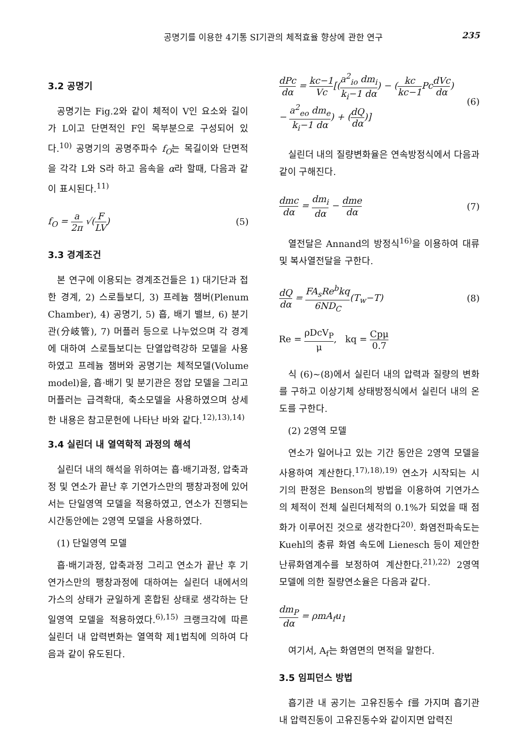공명기를 이용한 4기통 SI기관의 체적효율 향상에 관한 연구 235
3.2 공명기
공명기는 Fig.2와 같이 체적이 V인 요소와 길이가 L이고 단면적인 F인 목부분으로 구성되어 있다.<sup>10)</sup> 공명기의 공명주파수 f<sub>O</sub>는 목길이와 단면적을 각각 L와 S라 하고 음속을 α라 할때, 다음과 같이 표시된다.<sup>11)</sup>
f<sub>O</sub> = a 2π √(F LV) (5)
3.3 경계조건
본 연구에 이용되는 경계조건들은 1) 대기단과 접한 경계, 2) 스로틀보디, 3) 프레늄 챔버(Plenum Chamber), 4) 공명기, 5) 흡, 배기 밸브, 6) 분기관(分岐管), 7) 머플러 등으로 나누었으며 각 경계에 대하여 스로틀보디는 단열압력강하 모델을 사용하였고 프레늄 챔버와 공명기는 체적모델(Volume model)을, 흡·배기 및 분기관은 정압 모델을 그리고 머플러는 급격확대, 축소모델을 사용하였으며 상세한 내용은 참고문헌에 나타난 바와 같다.<sup>12),13),14)</sup>
3.4 실린더 내 열역학적 과정의 해석
실린더 내의 해석을 위하여는 흡·배기과정, 압축과정 및 연소가 끝난 후 기연가스만의 팽창과정에 있어서는 단일영역 모델을 적용하였고, 연소가 진행되는 시간동안에는 2영역 모델을 사용하였다.
(1) 단일영역 모델
흡·배기과정, 압축과정 그리고 연소가 끝난 후 기연가스만의 팽창과정에 대하여는 실린더 내에서의 가스의 상태가 균일하게 혼합된 상태로 생각하는 단일영역 모델을 적용하였다.<sup>6),15)</sup> 크랭크각에 따른 실린더 내 압력변화는 열역학 제1법칙에 의하여 다음과 같이 유도된다.
dPc dα = kc−1 Vc[(a<sup>2</sup><sub>io</sub> dm<sub>i</sub> k<sub>i</sub>−1 dα) − (kc kc−1 PcdVc dα)
− a<sup>2</sup><sub>eo</sub> dm<sub>e</sub> k<sub>i</sub>−1 dα) + (dQ dα)] (6)
실린더 내의 질량변화율은 연속방정식에서 다음과 같이 구해진다.
dmc dα = dm<sub>i</sub> dα − dme dα (7)
열전달은 Annand의 방정식<sup>16)</sup>을 이용하여 대류 및 복사열전달을 구한다.
dQ dα = FA<sub>s</sub>Re<sup>b</sup>kq 6ND<sub>C</sub>(T<sub>w</sub>−T) (8)
Re = ρDcV<sub>P</sub> μ, kq = Cpμ 0.7
식 (6)~(8)에서 실린더 내의 압력과 질량의 변화를 구하고 이상기체 상태방정식에서 실린더 내의 온도를 구한다.
(2) 2영역 모델
연소가 일어나고 있는 기간 동안은 2영역 모델을 사용하여 계산한다.<sup>17),18),19)</sup> 연소가 시작되는 시기의 판정은 Benson의 방법을 이용하여 기연가스의 체적이 전체 실린더체적의 0.1%가 되었을 때 점화가 이루어진 것으로 생각한다<sup>20)</sup>. 화염전파속도는 Kuehl의 충류 화염 속도에 Lienesch 등이 제안한 난류화염계수를 보정하여 계산한다.<sup>21),22)</sup> 2영역 모델에 의한 질량연소율은 다음과 같다.
dm<sub>P</sub> dα = ρmA<sub>f</sub>u<sub>1</sub>
여기서, A<sub>f</sub>는 화염면의 면적을 말한다.
3.5 임피던스 방법
흡기관 내 공기는 고유진동수 f를 가지며 흡기관 내 압력진동이 고유진동수와 같이지면 압력진